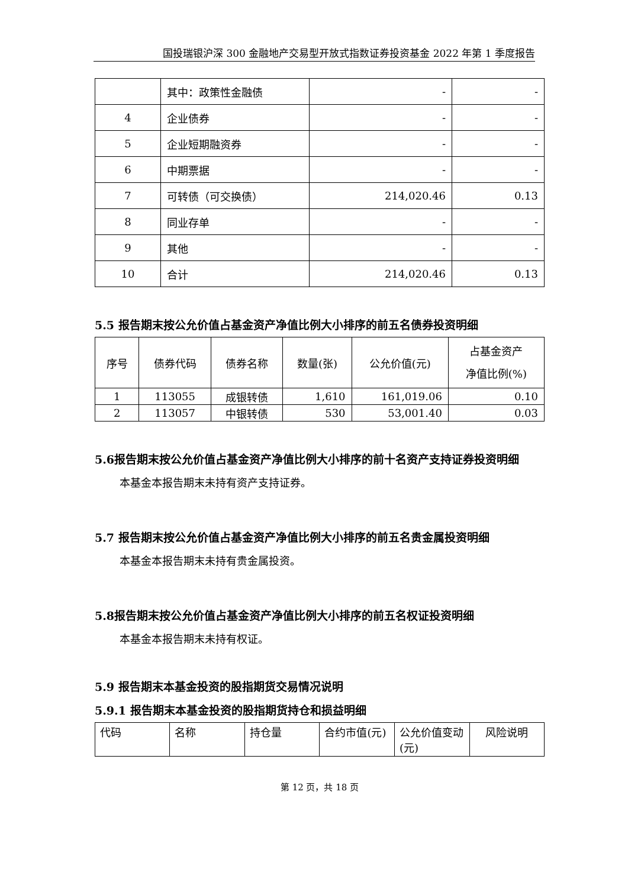国投瑞银沪深 300 金融地产交易型开放式指数证券投资基金 2022 年第 1 季度报告
| | 其中：政策性金融债 | - | - |
| 4 | 企业债券 | - | - |
| 5 | 企业短期融资券 | - | - |
| 6 | 中期票据 | - | - |
| 7 | 可转债（可交换债） | 214,020.46 | 0.13 |
| 8 | 同业存单 | - | - |
| 9 | 其他 | - | - |
| 10 | 合计 | 214,020.46 | 0.13 |
5.5 报告期末按公允价值占基金资产净值比例大小排序的前五名债券投资明细
| 序号 | 债券代码 | 债券名称 | 数量(张) | 公允价值(元) | 占基金资产 净值比例(%) |
| --- | --- | --- | --- | --- | --- |
| 1 | 113055 | 成银转债 | 1,610 | 161,019.06 | 0.10 |
| 2 | 113057 | 中银转债 | 530 | 53,001.40 | 0.03 |
5.6报告期末按公允价值占基金资产净值比例大小排序的前十名资产支持证券投资明细
本基金本报告期末未持有资产支持证券。
5.7 报告期末按公允价值占基金资产净值比例大小排序的前五名贵金属投资明细
本基金本报告期末未持有贵金属投资。
5.8报告期末按公允价值占基金资产净值比例大小排序的前五名权证投资明细
本基金本报告期末未持有权证。
5.9 报告期末本基金投资的股指期货交易情况说明
5.9.1 报告期末本基金投资的股指期货持仓和损益明细
| 代码 | 名称 | 持仓量 | 合约市值(元) | 公允价值变动(元) | 风险说明 |
第 12 页，共 18 页